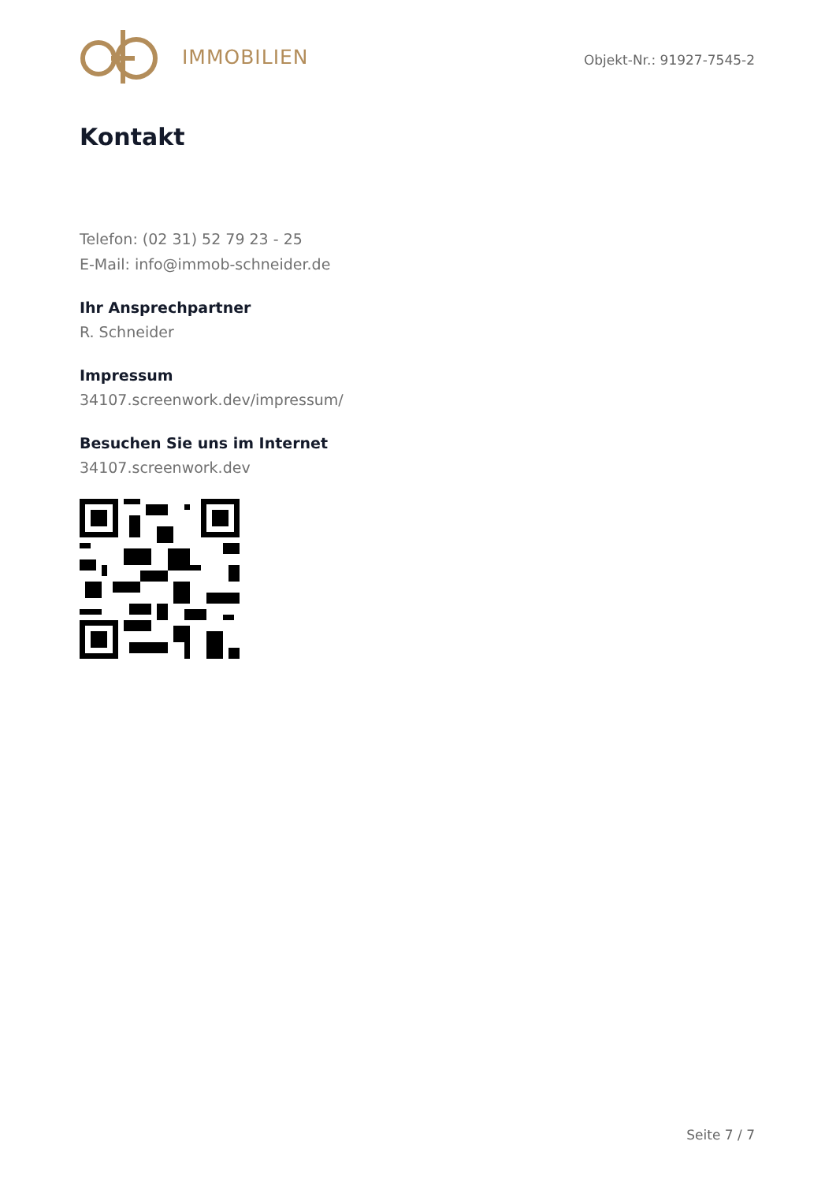IMMOBILIEN
Objekt-Nr.: 91927-7545-2
Kontakt
Telefon: (02 31) 52 79 23 - 25
E-Mail: info@immob-schneider.de
Ihr Ansprechpartner
R. Schneider
Impressum
34107.screenwork.dev/impressum/
Besuchen Sie uns im Internet
34107.screenwork.dev
Seite 7 / 7